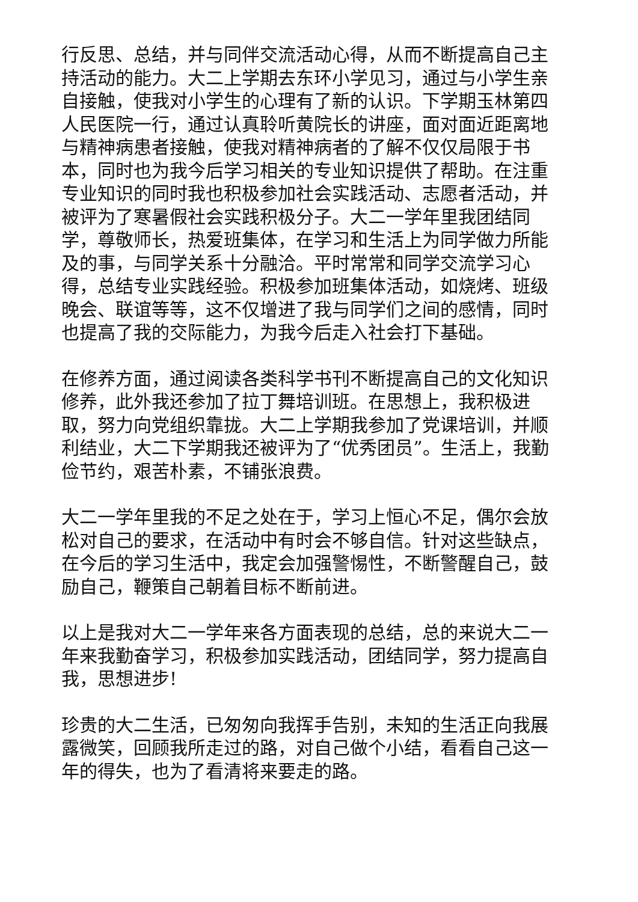行反思、总结，并与同伴交流活动心得，从而不断提高自己主持活动的能力。大二上学期去东环小学见习，通过与小学生亲自接触，使我对小学生的心理有了新的认识。下学期玉林第四人民医院一行，通过认真聆听黄院长的讲座，面对面近距离地与精神病患者接触，使我对精神病者的了解不仅仅局限于书本，同时也为我今后学习相关的专业知识提供了帮助。在注重专业知识的同时我也积极参加社会实践活动、志愿者活动，并被评为了寒暑假社会实践积极分子。大二一学年里我团结同学，尊敬师长，热爱班集体，在学习和生活上为同学做力所能及的事，与同学关系十分融洽。平时常常和同学交流学习心得，总结专业实践经验。积极参加班集体活动，如烧烤、班级晚会、联谊等等，这不仅增进了我与同学们之间的感情，同时也提高了我的交际能力，为我今后走入社会打下基础。
在修养方面，通过阅读各类科学书刊不断提高自己的文化知识修养，此外我还参加了拉丁舞培训班。在思想上，我积极进取，努力向党组织靠拢。大二上学期我参加了党课培训，并顺利结业，大二下学期我还被评为了“优秀团员”。生活上，我勤俭节约，艰苦朴素，不铺张浪费。
大二一学年里我的不足之处在于，学习上恒心不足，偶尔会放松对自己的要求，在活动中有时会不够自信。针对这些缺点，在今后的学习生活中，我定会加强警惕性，不断警醒自己，鼓励自己，鞭策自己朝着目标不断前进。
以上是我对大二一学年来各方面表现的总结，总的来说大二一年来我勤奋学习，积极参加实践活动，团结同学，努力提高自我，思想进步!
珍贵的大二生活，已匆匆向我挥手告别，未知的生活正向我展露微笑，回顾我所走过的路，对自己做个小结，看看自己这一年的得失，也为了看清将来要走的路。